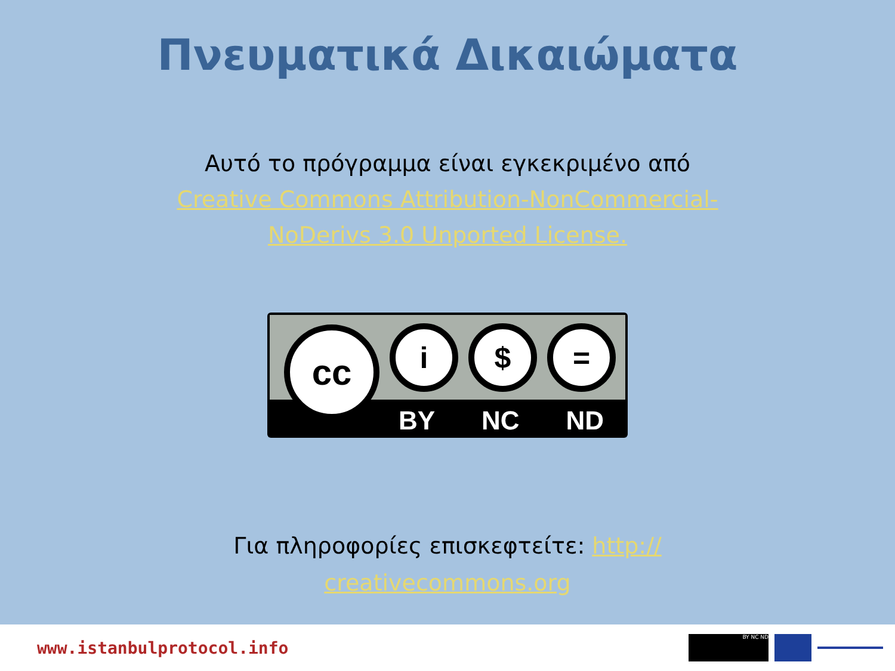Πνευματικά Δικαιώματα
Αυτό το πρόγραμμα είναι εγκεκριμένο από
Creative Commons Attribution-NonCommercial-
NoDerivs 3.0 Unported License.
cc i $ =
BY NC ND
Για πληροφορίες επισκεφτείτε: http://
creativecommons.org
www.istanbulprotocol.info
BY NC ND